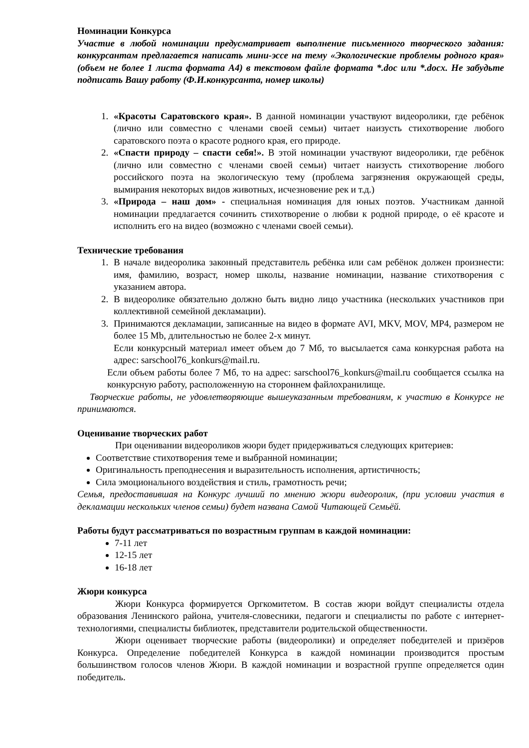Номинации Конкурса
Участие в любой номинации предусматривает выполнение письменного творческого задания: конкурсантам предлагается написать мини-эссе на тему «Экологические проблемы родного края» (объем не более 1 листа формата А4) в текстовом файле формата *.doc или *.docx. Не забудьте подписать Вашу работу (Ф.И.конкурсанта, номер школы)
1. «Красоты Саратовского края». В данной номинации участвуют видеоролики, где ребёнок (лично или совместно с членами своей семьи) читает наизусть стихотворение любого саратовского поэта о красоте родного края, его природе.
2. «Спасти природу – спасти себя!». В этой номинации участвуют видеоролики, где ребёнок (лично или совместно с членами своей семьи) читает наизусть стихотворение любого российского поэта на экологическую тему (проблема загрязнения окружающей среды, вымирания некоторых видов животных, исчезновение рек и т.д.)
3. «Природа – наш дом» - специальная номинация для юных поэтов. Участникам данной номинации предлагается сочинить стихотворение о любви к родной природе, о её красоте и исполнить его на видео (возможно с членами своей семьи).
Технические требования
1. В начале видеоролика законный представитель ребёнка или сам ребёнок должен произнести: имя, фамилию, возраст, номер школы, название номинации, название стихотворения с указанием автора.
2. В видеоролике обязательно должно быть видно лицо участника (нескольких участников при коллективной семейной декламации).
3. Принимаются декламации, записанные на видео в формате AVI, MKV, MOV, MP4, размером не более 15 Mb, длительностью не более 2-х минут.
Если конкурсный материал имеет объем до 7 Мб, то высылается сама конкурсная работа на адрес: sarschool76_konkurs@mail.ru.
Если объем работы более 7 Мб, то на адрес: sarschool76_konkurs@mail.ru сообщается ссылка на конкурсную работу, расположенную на стороннем файлохранилище.
Творческие работы, не удовлетворяющие вышеуказанным требованиям, к участию в Конкурсе не принимаются.
Оценивание творческих работ
При оценивании видеороликов жюри будет придерживаться следующих критериев:
Соответствие стихотворения теме и выбранной номинации;
Оригинальность преподнесения и выразительность исполнения, артистичность;
Сила эмоционального воздействия и стиль, грамотность речи;
Семья, предоставившая на Конкурс лучший по мнению жюри видеоролик, (при условии участия в декламации нескольких членов семьи) будет названа Самой Читающей Семьёй.
Работы будут рассматриваться по возрастным группам в каждой номинации:
7-11 лет
12-15 лет
16-18 лет
Жюри конкурса
Жюри Конкурса формируется Оргкомитетом. В состав жюри войдут специалисты отдела образования Ленинского района, учителя-словесники, педагоги и специалисты по работе с интернет-технологиями, специалисты библиотек, представители родительской общественности.
Жюри оценивает творческие работы (видеоролики) и определяет победителей и призёров Конкурса. Определение победителей Конкурса в каждой номинации производится простым большинством голосов членов Жюри. В каждой номинации и возрастной группе определяется один победитель.